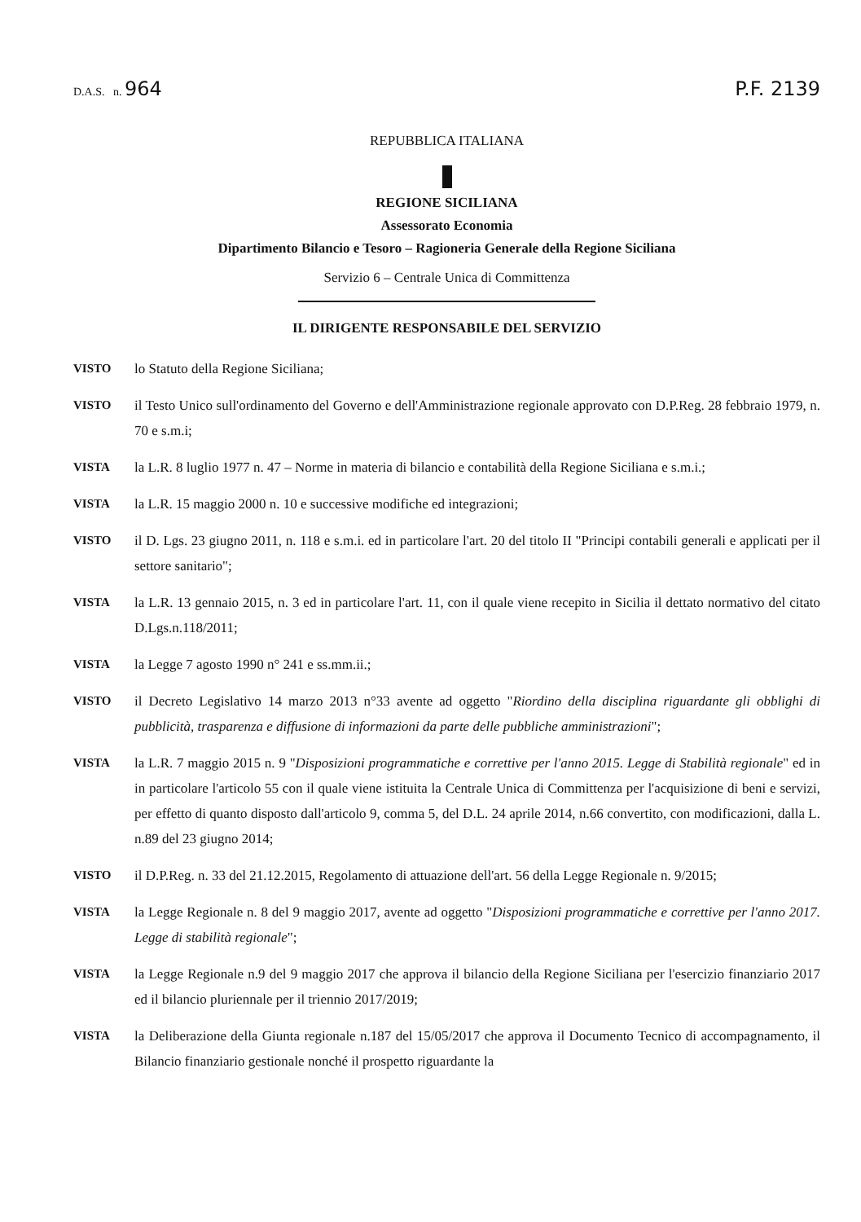D.A.S. n. 964 P.F. 2139
REPUBBLICA ITALIANA
REGIONE SICILIANA
Assessorato Economia
Dipartimento Bilancio e Tesoro – Ragioneria Generale della Regione Siciliana
Servizio 6 – Centrale Unica di Committenza
IL DIRIGENTE RESPONSABILE DEL SERVIZIO
VISTO lo Statuto della Regione Siciliana;
VISTO il Testo Unico sull'ordinamento del Governo e dell'Amministrazione regionale approvato con D.P.Reg. 28 febbraio 1979, n. 70 e s.m.i;
VISTA la L.R. 8 luglio 1977 n. 47 – Norme in materia di bilancio e contabilità della Regione Siciliana e s.m.i.;
VISTA la L.R. 15 maggio 2000 n. 10 e successive modifiche ed integrazioni;
VISTO il D. Lgs. 23 giugno 2011, n. 118 e s.m.i. ed in particolare l'art. 20 del titolo II "Principi contabili generali e applicati per il settore sanitario";
VISTA la L.R. 13 gennaio 2015, n. 3 ed in particolare l'art. 11, con il quale viene recepito in Sicilia il dettato normativo del citato D.Lgs.n.118/2011;
VISTA la Legge 7 agosto 1990 n° 241 e ss.mm.ii.;
VISTO il Decreto Legislativo 14 marzo 2013 n°33 avente ad oggetto "Riordino della disciplina riguardante gli obblighi di pubblicità, trasparenza e diffusione di informazioni da parte delle pubbliche amministrazioni";
VISTA la L.R. 7 maggio 2015 n. 9 "Disposizioni programmatiche e correttive per l'anno 2015. Legge di Stabilità regionale" ed in in particolare l'articolo 55 con il quale viene istituita la Centrale Unica di Committenza per l'acquisizione di beni e servizi, per effetto di quanto disposto dall'articolo 9, comma 5, del D.L. 24 aprile 2014, n.66 convertito, con modificazioni, dalla L. n.89 del 23 giugno 2014;
VISTO il D.P.Reg. n. 33 del 21.12.2015, Regolamento di attuazione dell'art. 56 della Legge Regionale n. 9/2015;
VISTA la Legge Regionale n. 8 del 9 maggio 2017, avente ad oggetto "Disposizioni programmatiche e correttive per l'anno 2017. Legge di stabilità regionale";
VISTA la Legge Regionale n.9 del 9 maggio 2017 che approva il bilancio della Regione Siciliana per l'esercizio finanziario 2017 ed il bilancio pluriennale per il triennio 2017/2019;
VISTA la Deliberazione della Giunta regionale n.187 del 15/05/2017 che approva il Documento Tecnico di accompagnamento, il Bilancio finanziario gestionale nonché il prospetto riguardante la